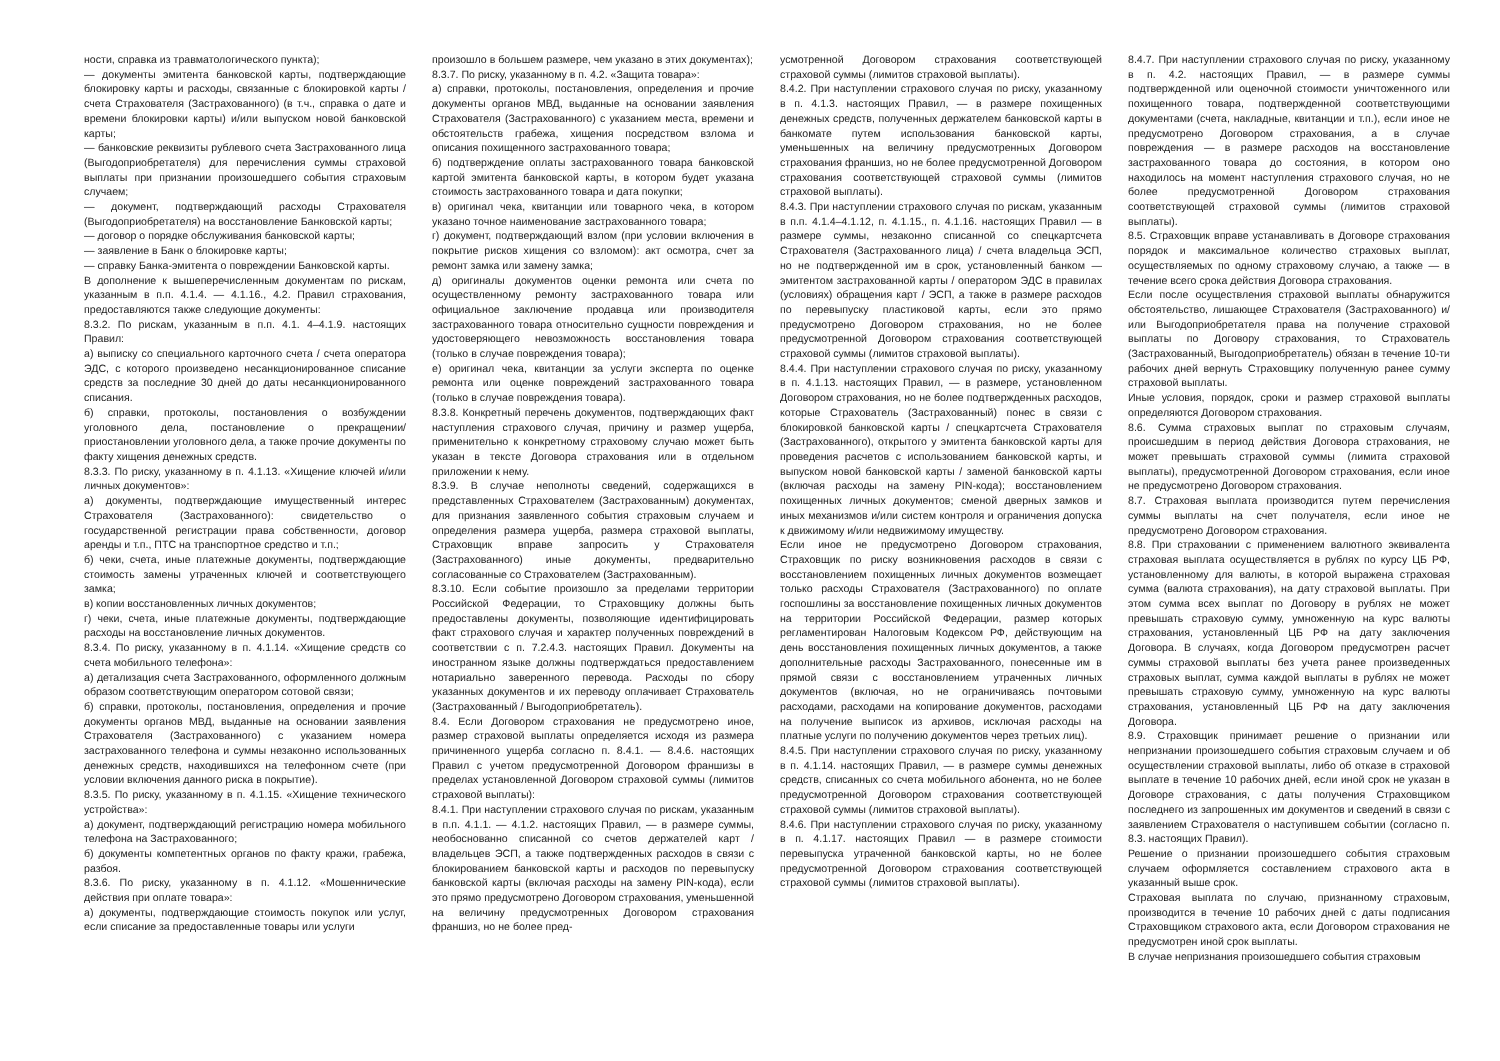ности, справка из травматологического пункта);
— документы эмитента банковской карты, подтверждающие блокировку карты и расходы, связанные с блокировкой карты / счета Страхователя (Застрахованного) (в т.ч., справка о дате и времени блокировки карты) и/или выпуском новой банковской карты;
— банковские реквизиты рублевого счета Застрахованного лица (Выгодоприобретателя) для перечисления суммы страховой выплаты при признании произошедшего события страховым случаем;
— документ, подтверждающий расходы Страхователя (Выгодоприобретателя) на восстановление Банковской карты;
— договор о порядке обслуживания банковской карты;
— заявление в Банк о блокировке карты;
— справку Банка-эмитента о повреждении Банковской карты.
В дополнение к вышеперечисленным документам по рискам, указанным в п.п. 4.1.4. — 4.1.16., 4.2. Правил страхования, предоставляются также следующие документы:
8.3.2. По рискам, указанным в п.п. 4.1. 4–4.1.9. настоящих Правил:
а) выписку со специального карточного счета / счета оператора ЭДС, с которого произведено несанкционированное списание средств за последние 30 дней до даты несанкционированного списания.
б) справки, протоколы, постановления о возбуждении уголовного дела, постановление о прекращении/приостановлении уголовного дела, а также прочие документы по факту хищения денежных средств.
8.3.3. По риску, указанному в п. 4.1.13. «Хищение ключей и/или личных документов»:
а) документы, подтверждающие имущественный интерес Страхователя (Застрахованного): свидетельство о государственной регистрации права собственности, договор аренды и т.п., ПТС на транспортное средство и т.п.;
б) чеки, счета, иные платежные документы, подтверждающие стоимость замены утраченных ключей и соответствующего замка;
в) копии восстановленных личных документов;
г) чеки, счета, иные платежные документы, подтверждающие расходы на восстановление личных документов.
8.3.4. По риску, указанному в п. 4.1.14. «Хищение средств со счета мобильного телефона»:
а) детализация счета Застрахованного, оформленного должным образом соответствующим оператором сотовой связи;
б) справки, протоколы, постановления, определения и прочие документы органов МВД, выданные на основании заявления Страхователя (Застрахованного) с указанием номера застрахованного телефона и суммы незаконно использованных денежных средств, находившихся на телефонном счете (при условии включения данного риска в покрытие).
8.3.5. По риску, указанному в п. 4.1.15. «Хищение технического устройства»:
а) документ, подтверждающий регистрацию номера мобильного телефона на Застрахованного;
б) документы компетентных органов по факту кражи, грабежа, разбоя.
8.3.6. По риску, указанному в п. 4.1.12. «Мошеннические действия при оплате товара»:
а) документы, подтверждающие стоимость покупок или услуг, если списание за предоставленные товары или услуги
произошло в большем размере, чем указано в этих документах);
8.3.7. По риску, указанному в п. 4.2. «Защита товара»:
а) справки, протоколы, постановления, определения и прочие документы органов МВД, выданные на основании заявления Страхователя (Застрахованного) с указанием места, времени и обстоятельств грабежа, хищения посредством взлома и описания похищенного застрахованного товара;
б) подтверждение оплаты застрахованного товара банковской картой эмитента банковской карты, в котором будет указана стоимость застрахованного товара и дата покупки;
в) оригинал чека, квитанции или товарного чека, в котором указано точное наименование застрахованного товара;
г) документ, подтверждающий взлом (при условии включения в покрытие рисков хищения со взломом): акт осмотра, счет за ремонт замка или замену замка;
д) оригиналы документов оценки ремонта или счета по осуществленному ремонту застрахованного товара или официальное заключение продавца или производителя застрахованного товара относительно сущности повреждения и удостоверяющего невозможность восстановления товара (только в случае повреждения товара);
е) оригинал чека, квитанции за услуги эксперта по оценке ремонта или оценке повреждений застрахованного товара (только в случае повреждения товара).
8.3.8. Конкретный перечень документов, подтверждающих факт наступления страхового случая, причину и размер ущерба, применительно к конкретному страховому случаю может быть указан в тексте Договора страхования или в отдельном приложении к нему.
8.3.9. В случае неполноты сведений, содержащихся в представленных Страхователем (Застрахованным) документах, для признания заявленного события страховым случаем и определения размера ущерба, размера страховой выплаты, Страховщик вправе запросить у Страхователя (Застрахованного) иные документы, предварительно согласованные со Страхователем (Застрахованным).
8.3.10. Если событие произошло за пределами территории Российской Федерации, то Страховщику должны быть предоставлены документы, позволяющие идентифицировать факт страхового случая и характер полученных повреждений в соответствии с п. 7.2.4.3. настоящих Правил. Документы на иностранном языке должны подтверждаться предоставлением нотариально заверенного перевода. Расходы по сбору указанных документов и их переводу оплачивает Страхователь (Застрахованный / Выгодоприобретатель).
8.4. Если Договором страхования не предусмотрено иное, размер страховой выплаты определяется исходя из размера причиненного ущерба согласно п. 8.4.1. — 8.4.6. настоящих Правил с учетом предусмотренной Договором франшизы в пределах установленной Договором страховой суммы (лимитов страховой выплаты):
8.4.1. При наступлении страхового случая по рискам, указанным в п.п. 4.1.1. — 4.1.2. настоящих Правил, — в размере суммы, необоснованно списанной со счетов держателей карт / владельцев ЭСП, а также подтвержденных расходов в связи с блокированием банковской карты и расходов по перевыпуску банковской карты (включая расходы на замену PIN-кода), если это прямо предусмотрено Договором страхования, уменьшенной на величину предусмотренных Договором страхования франшиз, но не более пред-
усмотренной Договором страхования соответствующей страховой суммы (лимитов страховой выплаты).
8.4.2. При наступлении страхового случая по риску, указанному в п. 4.1.3. настоящих Правил, — в размере похищенных денежных средств, полученных держателем банковской карты в банкомате путем использования банковской карты, уменьшенных на величину предусмотренных Договором страхования франшиз, но не более предусмотренной Договором страхования соответствующей страховой суммы (лимитов страховой выплаты).
8.4.3. При наступлении страхового случая по рискам, указанным в п.п. 4.1.4–4.1.12, п. 4.1.15., п. 4.1.16. настоящих Правил — в размере суммы, незаконно списанной со спецкартсчета Страхователя (Застрахованного лица) / счета владельца ЭСП, но не подтвержденной им в срок, установленный банком — эмитентом застрахованной карты / оператором ЭДС в правилах (условиях) обращения карт / ЭСП, а также в размере расходов по перевыпуску пластиковой карты, если это прямо предусмотрено Договором страхования, но не более предусмотренной Договором страхования соответствующей страховой суммы (лимитов страховой выплаты).
8.4.4. При наступлении страхового случая по риску, указанному в п. 4.1.13. настоящих Правил, — в размере, установленном Договором страхования, но не более подтвержденных расходов, которые Страхователь (Застрахованный) понес в связи с блокировкой банковской карты / спецкартсчета Страхователя (Застрахованного), открытого у эмитента банковской карты для проведения расчетов с использованием банковской карты, и выпуском новой банковской карты / заменой банковской карты (включая расходы на замену PIN-кода); восстановлением похищенных личных документов; сменой дверных замков и иных механизмов и/или систем контроля и ограничения допуска к движимому и/или недвижимому имуществу.
Если иное не предусмотрено Договором страхования, Страховщик по риску возникновения расходов в связи с восстановлением похищенных личных документов возмещает только расходы Страхователя (Застрахованного) по оплате госпошлины за восстановление похищенных личных документов на территории Российской Федерации, размер которых регламентирован Налоговым Кодексом РФ, действующим на день восстановления похищенных личных документов, а также дополнительные расходы Застрахованного, понесенные им в прямой связи с восстановлением утраченных личных документов (включая, но не ограничиваясь почтовыми расходами, расходами на копирование документов, расходами на получение выписок из архивов, исключая расходы на платные услуги по получению документов через третьих лиц).
8.4.5. При наступлении страхового случая по риску, указанному в п. 4.1.14. настоящих Правил, — в размере суммы денежных средств, списанных со счета мобильного абонента, но не более предусмотренной Договором страхования соответствующей страховой суммы (лимитов страховой выплаты).
8.4.6. При наступлении страхового случая по риску, указанному в п. 4.1.17. настоящих Правил — в размере стоимости перевыпуска утраченной банковской карты, но не более предусмотренной Договором страхования соответствующей страховой суммы (лимитов страховой выплаты).
8.4.7. При наступлении страхового случая по риску, указанному в п. 4.2. настоящих Правил, — в размере суммы подтвержденной или оценочной стоимости уничтоженного или похищенного товара, подтвержденной соответствующими документами (счета, накладные, квитанции и т.п.), если иное не предусмотрено Договором страхования, а в случае повреждения — в размере расходов на восстановление застрахованного товара до состояния, в котором оно находилось на момент наступления страхового случая, но не более предусмотренной Договором страхования соответствующей страховой суммы (лимитов страховой выплаты).
8.5. Страховщик вправе устанавливать в Договоре страхования порядок и максимальное количество страховых выплат, осуществляемых по одному страховому случаю, а также — в течение всего срока действия Договора страхования.
Если после осуществления страховой выплаты обнаружится обстоятельство, лишающее Страхователя (Застрахованного) и/или Выгодоприобретателя права на получение страховой выплаты по Договору страхования, то Страхователь (Застрахованный, Выгодоприобретатель) обязан в течение 10-ти рабочих дней вернуть Страховщику полученную ранее сумму страховой выплаты.
Иные условия, порядок, сроки и размер страховой выплаты определяются Договором страхования.
8.6. Сумма страховых выплат по страховым случаям, происшедшим в период действия Договора страхования, не может превышать страховой суммы (лимита страховой выплаты), предусмотренной Договором страхования, если иное не предусмотрено Договором страхования.
8.7. Страховая выплата производится путем перечисления суммы выплаты на счет получателя, если иное не предусмотрено Договором страхования.
8.8. При страховании с применением валютного эквивалента страховая выплата осуществляется в рублях по курсу ЦБ РФ, установленному для валюты, в которой выражена страховая сумма (валюта страхования), на дату страховой выплаты. При этом сумма всех выплат по Договору в рублях не может превышать страховую сумму, умноженную на курс валюты страхования, установленный ЦБ РФ на дату заключения Договора. В случаях, когда Договором предусмотрен расчет суммы страховой выплаты без учета ранее произведенных страховых выплат, сумма каждой выплаты в рублях не может превышать страховую сумму, умноженную на курс валюты страхования, установленный ЦБ РФ на дату заключения Договора.
8.9. Страховщик принимает решение о признании или непризнании произошедшего события страховым случаем и об осуществлении страховой выплаты, либо об отказе в страховой выплате в течение 10 рабочих дней, если иной срок не указан в Договоре страхования, с даты получения Страховщиком последнего из запрошенных им документов и сведений в связи с заявлением Страхователя о наступившем событии (согласно п. 8.3. настоящих Правил).
Решение о признании произошедшего события страховым случаем оформляется составлением страхового акта в указанный выше срок.
Страховая выплата по случаю, признанному страховым, производится в течение 10 рабочих дней с даты подписания Страховщиком страхового акта, если Договором страхования не предусмотрен иной срок выплаты.
В случае непризнания произошедшего события страховым